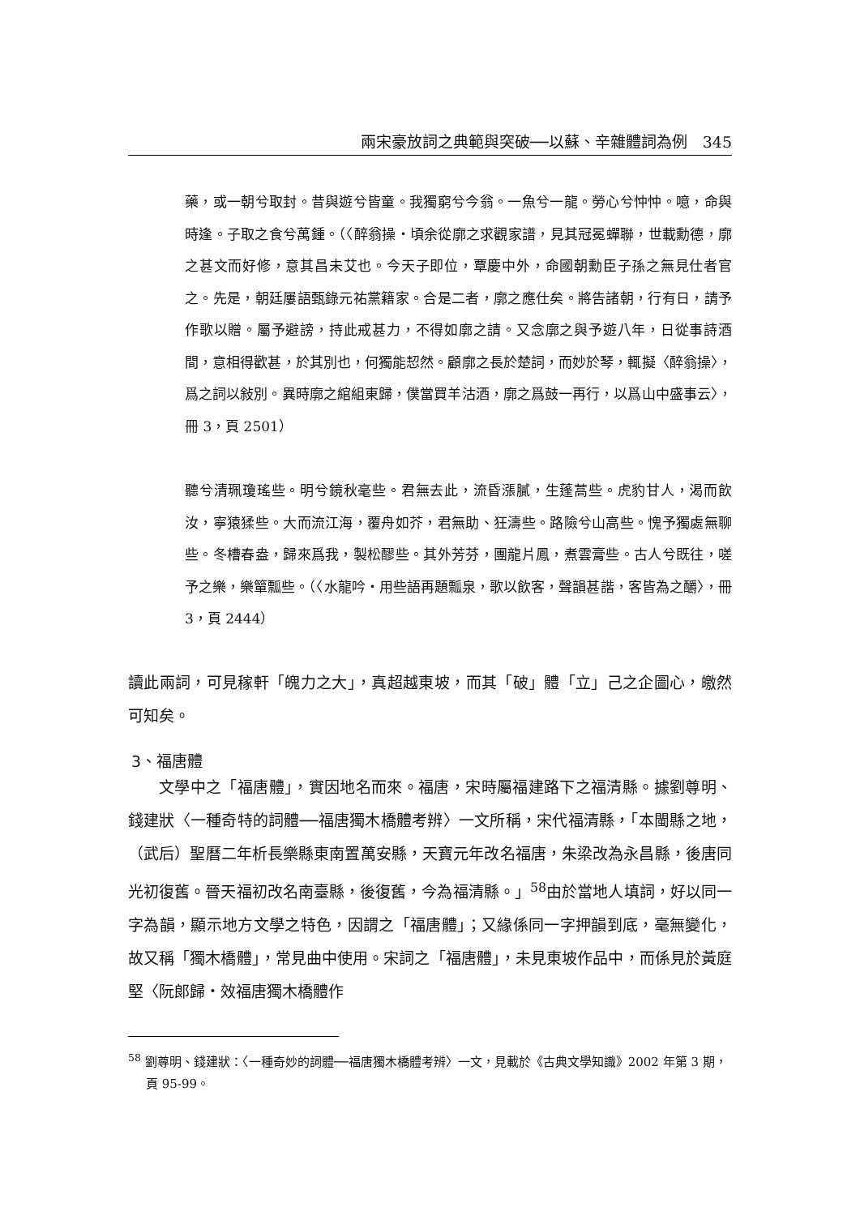兩宋豪放詞之典範與突破──以蘇、辛雜體詞為例　345
藥，或一朝兮取封。昔與遊兮皆童。我獨窮兮今翁。一魚兮一龍。勞心兮忡忡。噫，命與時逢。子取之食兮萬鍾。（〈醉翁操‧頃余從廓之求觀家譜，見其冠冕蟬聯，世載勳德，廓之甚文而好修，意其昌未艾也。今天子即位，覃慶中外，命國朝勳臣子孫之無見仕者官之。先是，朝廷屢語甄錄元祐黨籍家。合是二者，廓之應仕矣。將告諸朝，行有日，請予作歌以贈。屬予避謗，持此戒甚力，不得如廓之請。又念廓之與予遊八年，日從事詩酒間，意相得歡甚，於其別也，何獨能恝然。顧廓之長於楚詞，而妙於琴，輒擬〈醉翁操〉，爲之詞以敍別。異時廓之綰組東歸，僕當買羊沽酒，廓之爲鼓一再行，以爲山中盛事云〉，冊 3，頁 2501）
聽兮清珮瓊瑤些。明兮鏡秋毫些。君無去此，流昏漲膩，生蓬蒿些。虎豹甘人，渴而飲汝，寧猿猱些。大而流江海，覆舟如芥，君無助、狂濤些。路險兮山高些。愧予獨處無聊些。冬槽春盎，歸來爲我，製松醪些。其外芳芬，團龍片鳳，煮雲膏些。古人兮既往，嗟予之樂，樂簞瓢些。（〈水龍吟‧用些語再題瓢泉，歌以飲客，聲韻甚諧，客皆為之釂〉，冊 3，頁 2444）
讀此兩詞，可見稼軒「魄力之大」，真超越東坡，而其「破」體「立」己之企圖心，皦然可知矣。
3、福唐體
文學中之「福唐體」，實因地名而來。福唐，宋時屬福建路下之福清縣。據劉尊明、錢建狀〈一種奇特的詞體──福唐獨木橋體考辨〉一文所稱，宋代福清縣，「本閩縣之地，（武后）聖曆二年析長樂縣東南置萬安縣，天寶元年改名福唐，朱梁改為永昌縣，後唐同光初復舊。晉天福初改名南臺縣，後復舊，今為福清縣。」<sup>58</sup>由於當地人填詞，好以同一字為韻，顯示地方文學之特色，因謂之「福唐體」；又緣係同一字押韻到底，毫無變化，故又稱「獨木橋體」，常見曲中使用。宋詞之「福唐體」，未見東坡作品中，而係見於黃庭堅〈阮郎歸‧效福唐獨木橋體作
<sup>58</sup> 劉尊明、錢建狀：〈一種奇妙的詞體──福唐獨木橋體考辨〉一文，見載於《古典文學知識》2002 年第 3 期，頁 95-99。